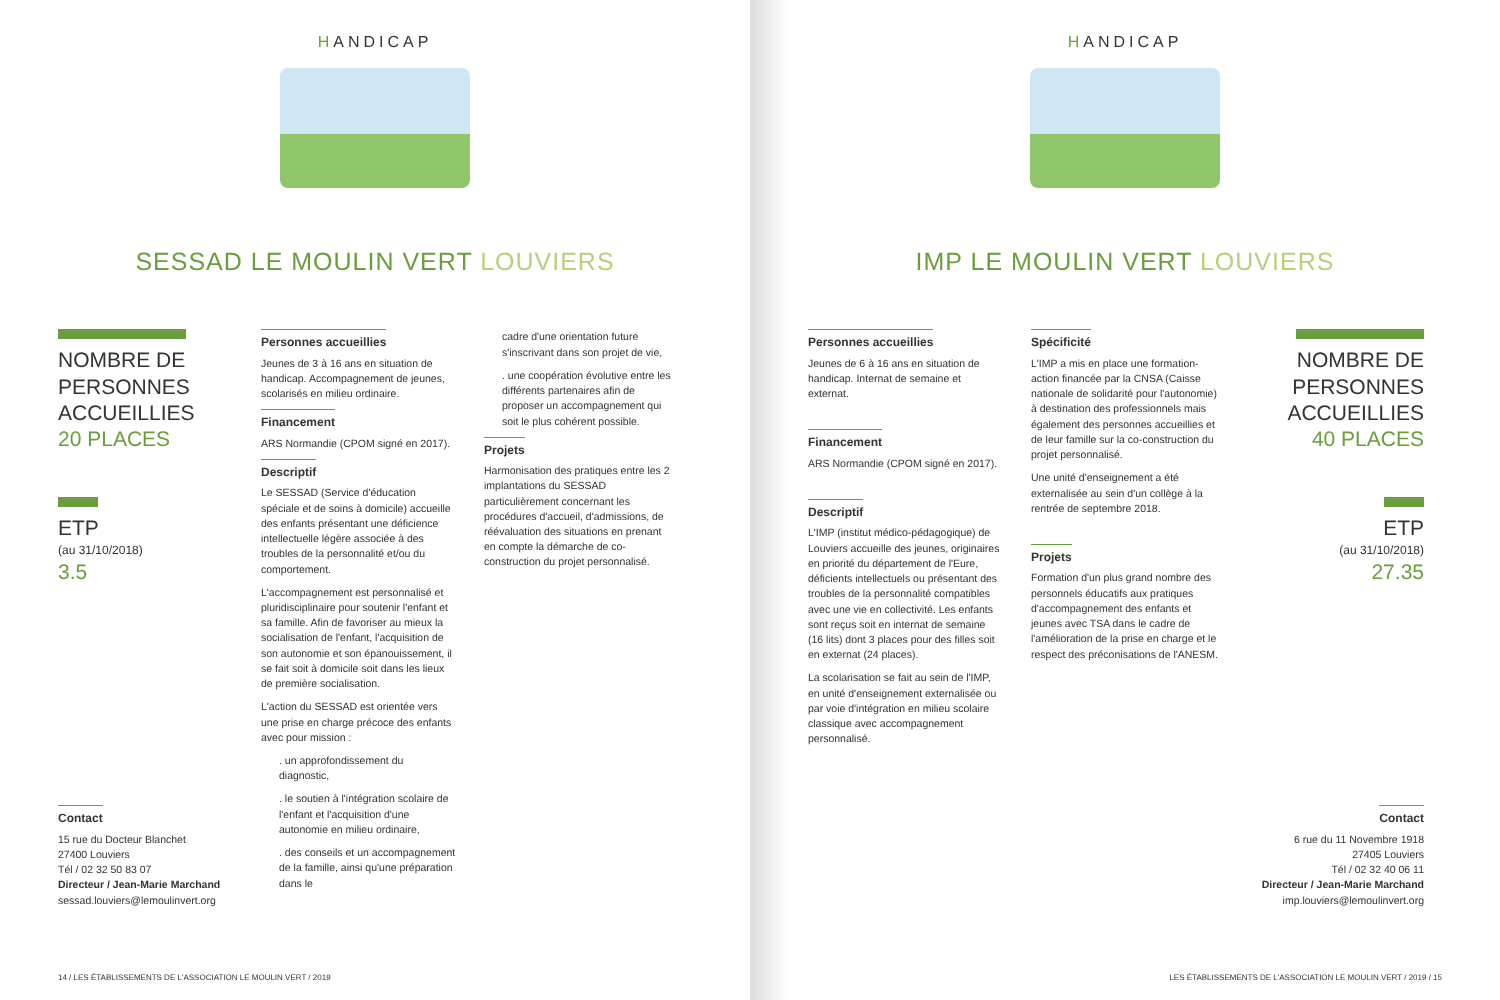HANDICAP
SESSAD LE MOULIN VERT LOUVIERS
NOMBRE DE PERSONNES ACCUEILLIES
20 PLACES
ETP
(au 31/10/2018)
3.5
Contact
15 rue du Docteur Blanchet
27400 Louviers
Tél / 02 32 50 83 07
Directeur / Jean-Marie Marchand
sessad.louviers@lemoulinvert.org
Personnes accueillies
Jeunes de 3 à 16 ans en situation de handicap. Accompagnement de jeunes, scolarisés en milieu ordinaire.
Financement
ARS Normandie (CPOM signé en 2017).
Descriptif
Le SESSAD (Service d'éducation spéciale et de soins à domicile) accueille des enfants présentant une déficience intellectuelle légère associée à des troubles de la personnalité et/ou du comportement.
L'accompagnement est personnalisé et pluridisciplinaire pour soutenir l'enfant et sa famille. Afin de favoriser au mieux la socialisation de l'enfant, l'acquisition de son autonomie et son épanouissement, il se fait soit à domicile soit dans les lieux de première socialisation.
L'action du SESSAD est orientée vers une prise en charge précoce des enfants avec pour mission :
. un approfondissement du diagnostic,
. le soutien à l'intégration scolaire de l'enfant et l'acquisition d'une autonomie en milieu ordinaire,
. des conseils et un accompagnement de la famille, ainsi qu'une préparation dans le
cadre d'une orientation future s'inscrivant dans son projet de vie,
. une coopération évolutive entre les différents partenaires afin de proposer un accompagnement qui soit le plus cohérent possible.
Projets
Harmonisation des pratiques entre les 2 implantations du SESSAD particulièrement concernant les procédures d'accueil, d'admissions, de réévaluation des situations en prenant en compte la démarche de co-construction du projet personnalisé.
14 / LES ÉTABLISSEMENTS DE L'ASSOCIATION LE MOULIN VERT / 2019
HANDICAP
IMP LE MOULIN VERT LOUVIERS
Personnes accueillies
Jeunes de 6 à 16 ans en situation de handicap. Internat de semaine et externat.
Financement
ARS Normandie (CPOM signé en 2017).
Descriptif
L'IMP (institut médico-pédagogique) de Louviers accueille des jeunes, originaires en priorité du département de l'Eure, déficients intellectuels ou présentant des troubles de la personnalité compatibles avec une vie en collectivité. Les enfants sont reçus soit en internat de semaine (16 lits) dont 3 places pour des filles soit en externat (24 places).
La scolarisation se fait au sein de l'IMP, en unité d'enseignement externalisée ou par voie d'intégration en milieu scolaire classique avec accompagnement personnalisé.
Spécificité
L'IMP a mis en place une formation-action financée par la CNSA (Caisse nationale de solidarité pour l'autonomie) à destination des professionnels mais également des personnes accueillies et de leur famille sur la co-construction du projet personnalisé.
Une unité d'enseignement a été externalisée au sein d'un collège à la rentrée de septembre 2018.
Projets
Formation d'un plus grand nombre des personnels éducatifs aux pratiques d'accompagnement des enfants et jeunes avec TSA dans le cadre de l'amélioration de la prise en charge et le respect des préconisations de l'ANESM.
NOMBRE DE PERSONNES ACCUEILLIES
40 PLACES
ETP
(au 31/10/2018)
27.35
Contact
6 rue du 11 Novembre 1918
27405 Louviers
Tél / 02 32 40 06 11
Directeur / Jean-Marie Marchand
imp.louviers@lemoulinvert.org
LES ÉTABLISSEMENTS DE L'ASSOCIATION LE MOULIN VERT / 2019 / 15